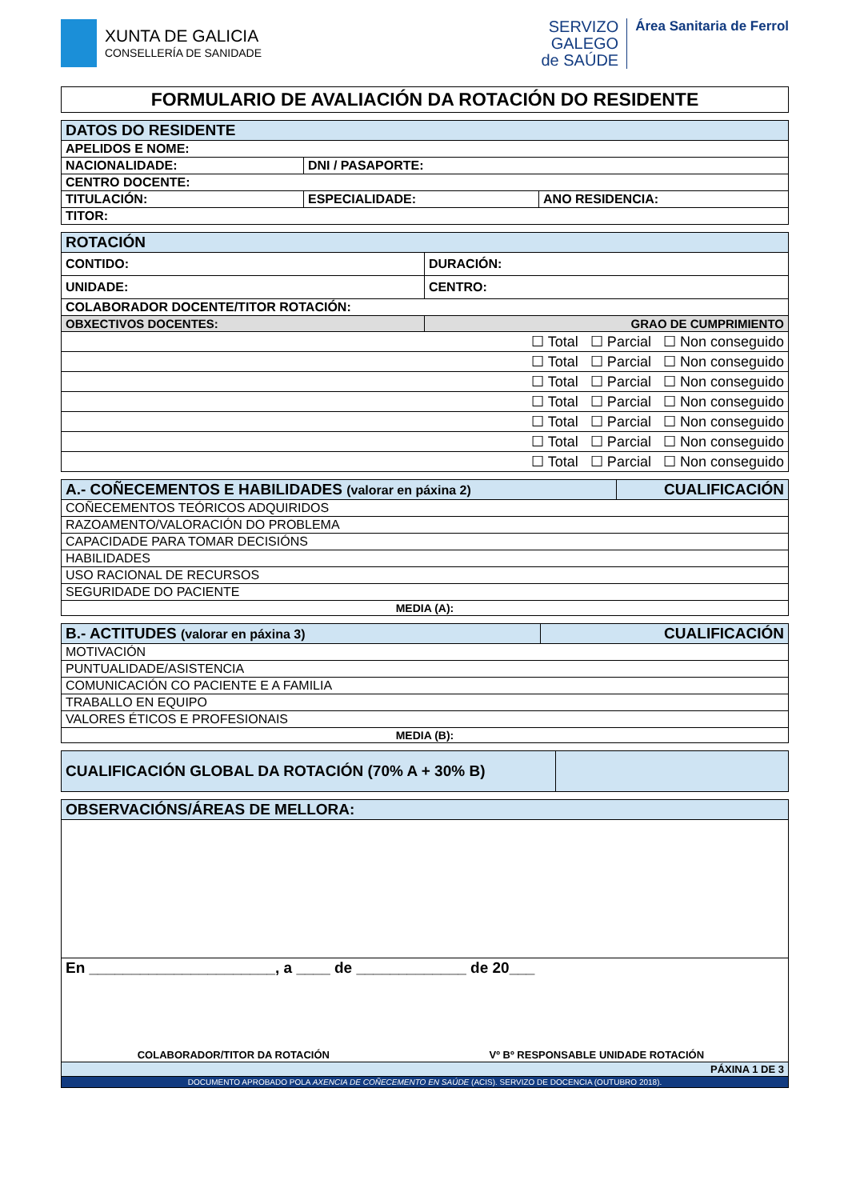XUNTA DE GALICIA
CONSELLERÍA DE SANIDADE
SERVIZO
GALEGO
de SAÚDE
Área Sanitaria de Ferrol
FORMULARIO DE AVALIACIÓN DA ROTACIÓN DO RESIDENTE
| DATOS DO RESIDENTE | | |
| APELIDOS E NOME: | | |
| NACIONALIDADE: | DNI / PASAPORTE: | |
| CENTRO DOCENTE: | | |
| TITULACIÓN: | ESPECIALIDADE: | ANO RESIDENCIA: |
| TITOR: | | |
| ROTACIÓN | |
| CONTIDO: | DURACIÓN: |
| UNIDADE: | CENTRO: |
| COLABORADOR DOCENTE/TITOR ROTACIÓN: | |
| OBXECTIVOS DOCENTES: | GRAO DE CUMPRIMIENTO |
| ☐ Total ☐ Parcial ☐ Non conseguido | |
| ☐ Total ☐ Parcial ☐ Non conseguido | |
| ☐ Total ☐ Parcial ☐ Non conseguido | |
| ☐ Total ☐ Parcial ☐ Non conseguido | |
| ☐ Total ☐ Parcial ☐ Non conseguido | |
| ☐ Total ☐ Parcial ☐ Non conseguido | |
| ☐ Total ☐ Parcial ☐ Non conseguido | |
| A.- COÑECEMENTOS E HABILIDADES (valorar en páxina 2) | CUALIFICACIÓN |
| COÑECEMENTOS TEÓRICOS ADQUIRIDOS | |
| RAZOAMENTO/VALORACIÓN DO PROBLEMA | |
| CAPACIDADE PARA TOMAR DECISIÓNS | |
| HABILIDADES | |
| USO RACIONAL DE RECURSOS | |
| SEGURIDADE DO PACIENTE | |
| MEDIA (A): | |
| B.- ACTITUDES (valorar en páxina 3) | CUALIFICACIÓN |
| MOTIVACIÓN | |
| PUNTUALIDADE/ASISTENCIA | |
| COMUNICACIÓN CO PACIENTE E A FAMILIA | |
| TRABALLO EN EQUIPO | |
| VALORES ÉTICOS E PROFESIONAIS | |
| MEDIA (B): | |
| CUALIFICACIÓN GLOBAL DA ROTACIÓN (70% A + 30% B) | |
| OBSERVACIÓNS/ÁREAS DE MELLORA: | |
| En ______________________, a ____ de _____________ de 20___ | |
| COLABORADOR/TITOR DA ROTACIÓN | Vº Bº RESPONSABLE UNIDADE ROTACIÓN |
| PÁXINA 1 DE 3 | |
| DOCUMENTO APROBADO POLA AXENCIA DE COÑECEMENTO EN SAÚDE (ACIS). SERVIZO DE DOCENCIA (OUTUBRO 2018). | |